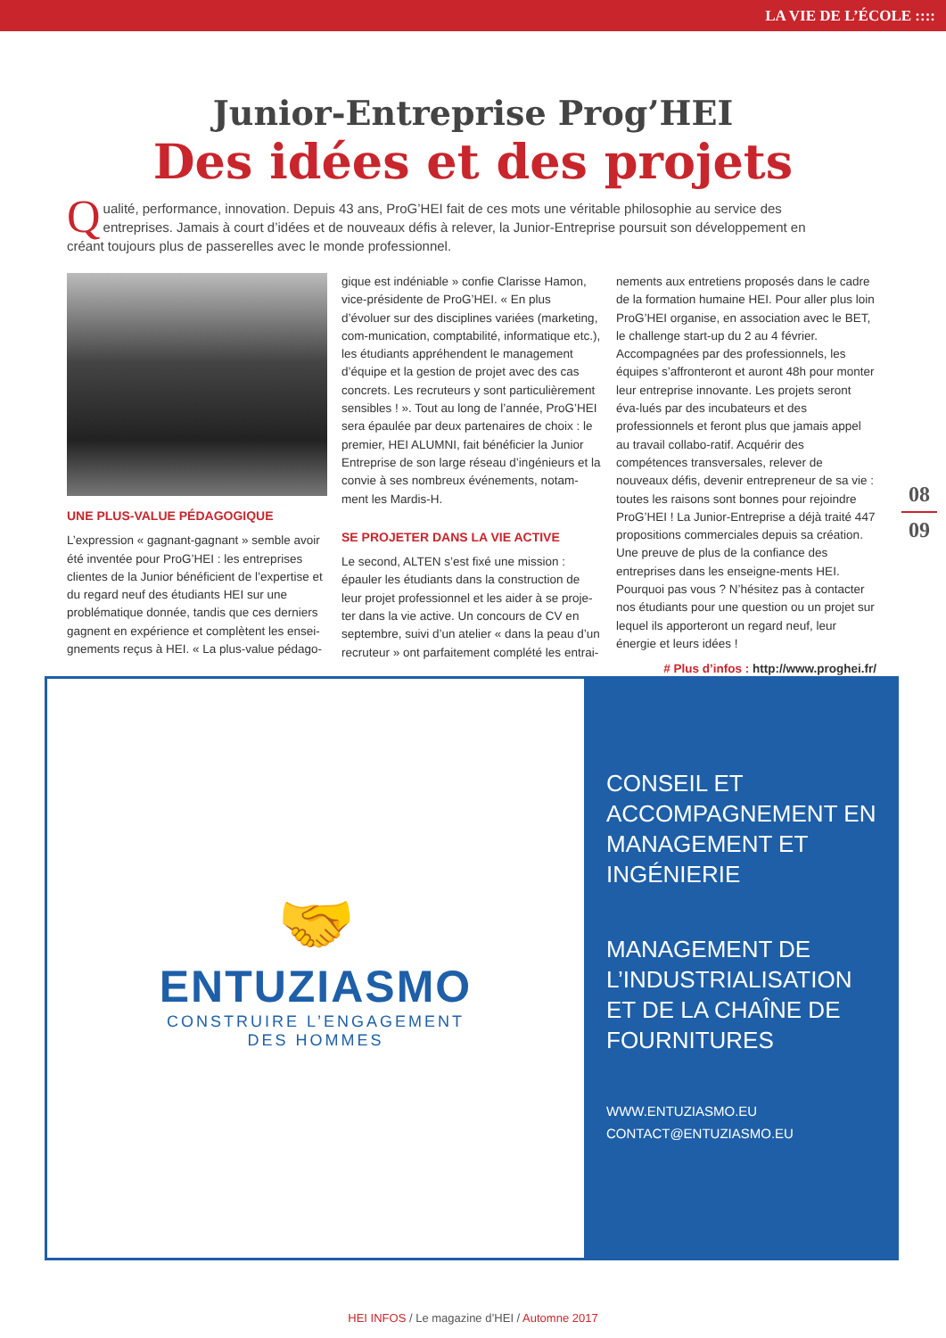LA VIE DE L’ÉCOLE ::::
Junior-Entreprise Prog’HEI
Des idées et des projets
Qualité, performance, innovation. Depuis 43 ans, ProG’HEI fait de ces mots une véritable philosophie au service des entreprises. Jamais à court d’idées et de nouveaux défis à relever, la Junior-Entreprise poursuit son développement en créant toujours plus de passerelles avec le monde professionnel.
UNE PLUS-VALUE PÉDAGOGIQUE
L’expression « gagnant-gagnant » semble avoir été inventée pour ProG’HEI : les entreprises clientes de la Junior bénéficient de l’expertise et du regard neuf des étudiants HEI sur une problématique donnée, tandis que ces derniers gagnent en expérience et complètent les ensei-gnements reçus à HEI. « La plus-value pédago-
gique est indéniable » confie Clarisse Hamon, vice-présidente de ProG’HEI. « En plus d’évoluer sur des disciplines variées (marketing, com-munication, comptabilité, informatique etc.), les étudiants appréhendent le management d’équipe et la gestion de projet avec des cas concrets. Les recruteurs y sont particulièrement sensibles ! ». Tout au long de l’année, ProG’HEI sera épaulée par deux partenaires de choix : le premier, HEI ALUMNI, fait bénéficier la Junior Entreprise de son large réseau d’ingénieurs et la convie à ses nombreux événements, notam-ment les Mardis-H.
SE PROJETER DANS LA VIE ACTIVE
Le second, ALTEN s’est fixé une mission : épauler les étudiants dans la construction de leur projet professionnel et les aider à se proje-ter dans la vie active. Un concours de CV en septembre, suivi d’un atelier « dans la peau d’un recruteur » ont parfaitement complété les entrai-
nements aux entretiens proposés dans le cadre de la formation humaine HEI. Pour aller plus loin ProG’HEI organise, en association avec le BET, le challenge start-up du 2 au 4 février. Accompagnées par des professionnels, les équipes s’affronteront et auront 48h pour monter leur entreprise innovante. Les projets seront éva-lués par des incubateurs et des professionnels et feront plus que jamais appel au travail collabo-ratif. Acquérir des compétences transversales, relever de nouveaux défis, devenir entrepreneur de sa vie : toutes les raisons sont bonnes pour rejoindre ProG’HEI ! La Junior-Entreprise a déjà traité 447 propositions commerciales depuis sa création. Une preuve de plus de la confiance des entreprises dans les enseigne-ments HEI. Pourquoi pas vous ? N’hésitez pas à contacter nos étudiants pour une question ou un projet sur lequel ils apporteront un regard neuf, leur énergie et leurs idées !
# Plus d’infos : http://www.proghei.fr/
08
09
🤝
ENTUZIASMO
CONSTRUIRE L’ENGAGEMENT
DES HOMMES
CONSEIL ET ACCOMPAGNEMENT EN MANAGEMENT ET INGÉNIERIE
MANAGEMENT DE L’INDUSTRIALISATION ET DE LA CHAÎNE DE FOURNITURES
WWW.ENTUZIASMO.EU
CONTACT@ENTUZIASMO.EU
HEI INFOS / Le magazine d’HEI / Automne 2017